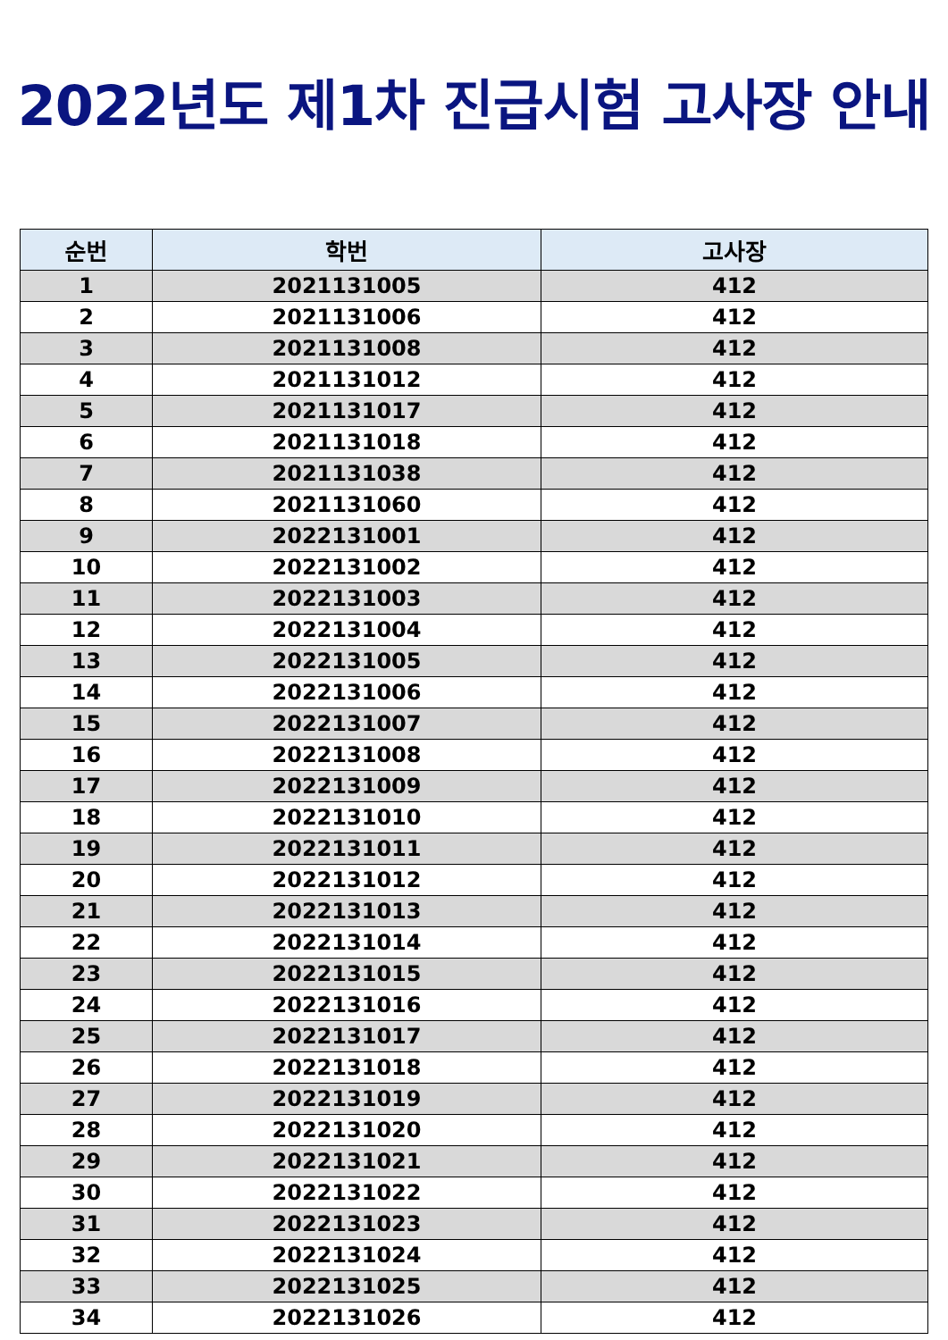2022년도 제1차 진급시험 고사장 안내
| 순번 | 학번 | 고사장 |
| --- | --- | --- |
| 1 | 2021131005 | 412 |
| 2 | 2021131006 | 412 |
| 3 | 2021131008 | 412 |
| 4 | 2021131012 | 412 |
| 5 | 2021131017 | 412 |
| 6 | 2021131018 | 412 |
| 7 | 2021131038 | 412 |
| 8 | 2021131060 | 412 |
| 9 | 2022131001 | 412 |
| 10 | 2022131002 | 412 |
| 11 | 2022131003 | 412 |
| 12 | 2022131004 | 412 |
| 13 | 2022131005 | 412 |
| 14 | 2022131006 | 412 |
| 15 | 2022131007 | 412 |
| 16 | 2022131008 | 412 |
| 17 | 2022131009 | 412 |
| 18 | 2022131010 | 412 |
| 19 | 2022131011 | 412 |
| 20 | 2022131012 | 412 |
| 21 | 2022131013 | 412 |
| 22 | 2022131014 | 412 |
| 23 | 2022131015 | 412 |
| 24 | 2022131016 | 412 |
| 25 | 2022131017 | 412 |
| 26 | 2022131018 | 412 |
| 27 | 2022131019 | 412 |
| 28 | 2022131020 | 412 |
| 29 | 2022131021 | 412 |
| 30 | 2022131022 | 412 |
| 31 | 2022131023 | 412 |
| 32 | 2022131024 | 412 |
| 33 | 2022131025 | 412 |
| 34 | 2022131026 | 412 |